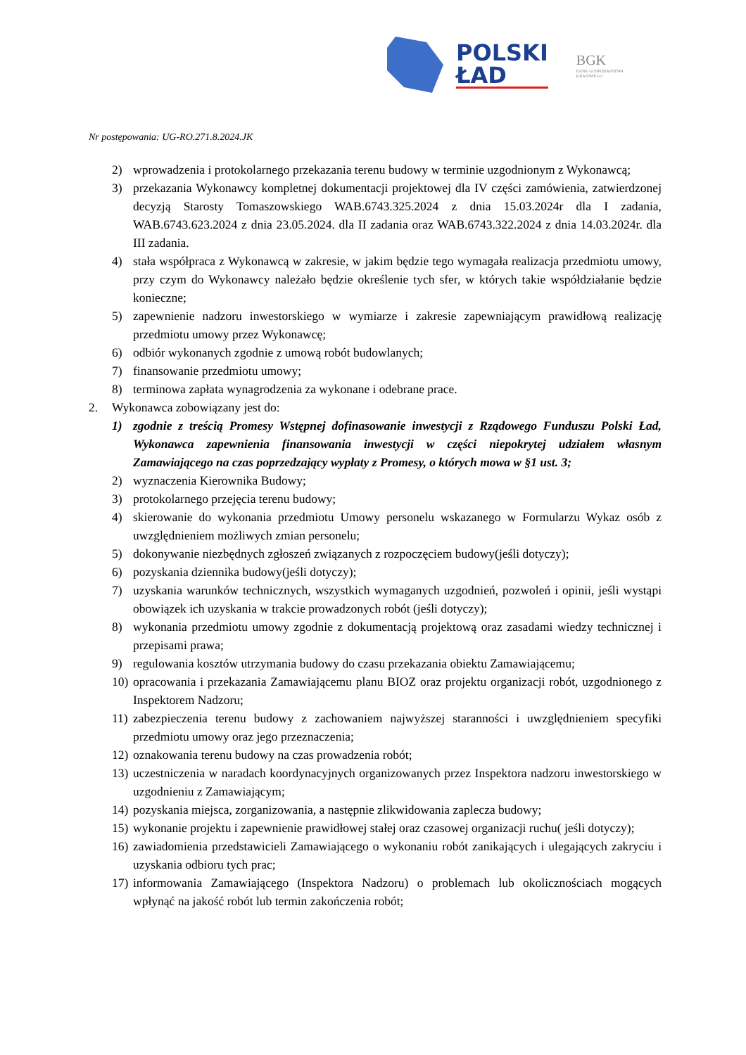POLSKI
ŁAD
BGK
BANK GOSPODARSTWA
KRAJOWEGO
Nr postępowania: UG-RO.271.8.2024.JK
2) wprowadzenia i protokolarnego przekazania terenu budowy w terminie uzgodnionym z Wykonawcą;
3) przekazania Wykonawcy kompletnej dokumentacji projektowej dla IV części zamówienia, zatwierdzonej decyzją Starosty Tomaszowskiego WAB.6743.325.2024 z dnia 15.03.2024r dla I zadania, WAB.6743.623.2024 z dnia 23.05.2024. dla II zadania oraz WAB.6743.322.2024 z dnia 14.03.2024r. dla III zadania.
4) stała współpraca z Wykonawcą w zakresie, w jakim będzie tego wymagała realizacja przedmiotu umowy, przy czym do Wykonawcy należało będzie określenie tych sfer, w których takie współdziałanie będzie konieczne;
5) zapewnienie nadzoru inwestorskiego w wymiarze i zakresie zapewniającym prawidłową realizację przedmiotu umowy przez Wykonawcę;
6) odbiór wykonanych zgodnie z umową robót budowlanych;
7) finansowanie przedmiotu umowy;
8) terminowa zapłata wynagrodzenia za wykonane i odebrane prace.
2. Wykonawca zobowiązany jest do:
1) zgodnie z treścią Promesy Wstępnej dofinasowanie inwestycji z Rządowego Funduszu Polski Ład, Wykonawca zapewnienia finansowania inwestycji w części niepokrytej udziałem własnym Zamawiającego na czas poprzedzający wypłaty z Promesy, o których mowa w §1 ust. 3;
2) wyznaczenia Kierownika Budowy;
3) protokolarnego przejęcia terenu budowy;
4) skierowanie do wykonania przedmiotu Umowy personelu wskazanego w Formularzu Wykaz osób z uwzględnieniem możliwych zmian personelu;
5) dokonywanie niezbędnych zgłoszeń związanych z rozpoczęciem budowy(jeśli dotyczy);
6) pozyskania dziennika budowy(jeśli dotyczy);
7) uzyskania warunków technicznych, wszystkich wymaganych uzgodnień, pozwoleń i opinii, jeśli wystąpi obowiązek ich uzyskania w trakcie prowadzonych robót (jeśli dotyczy);
8) wykonania przedmiotu umowy zgodnie z dokumentacją projektową oraz zasadami wiedzy technicznej i przepisami prawa;
9) regulowania kosztów utrzymania budowy do czasu przekazania obiektu Zamawiającemu;
10)
opracowania i przekazania Zamawiającemu planu BIOZ oraz projektu organizacji robót, uzgodnionego z Inspektorem Nadzoru;
11)
zabezpieczenia terenu budowy z zachowaniem najwyższej staranności i uwzględnieniem specyfiki przedmiotu umowy oraz jego przeznaczenia;
12)
oznakowania terenu budowy na czas prowadzenia robót;
13)
uczestniczenia w naradach koordynacyjnych organizowanych przez Inspektora nadzoru inwestorskiego w uzgodnieniu z Zamawiającym;
14)
pozyskania miejsca, zorganizowania, a następnie zlikwidowania zaplecza budowy;
15)
wykonanie projektu i zapewnienie prawidłowej stałej oraz czasowej organizacji ruchu( jeśli dotyczy);
16)
zawiadomienia przedstawicieli Zamawiającego o wykonaniu robót zanikających i ulegających zakryciu i uzyskania odbioru tych prac;
17)
informowania Zamawiającego (Inspektora Nadzoru) o problemach lub okolicznościach mogących wpłynąć na jakość robót lub termin zakończenia robót;